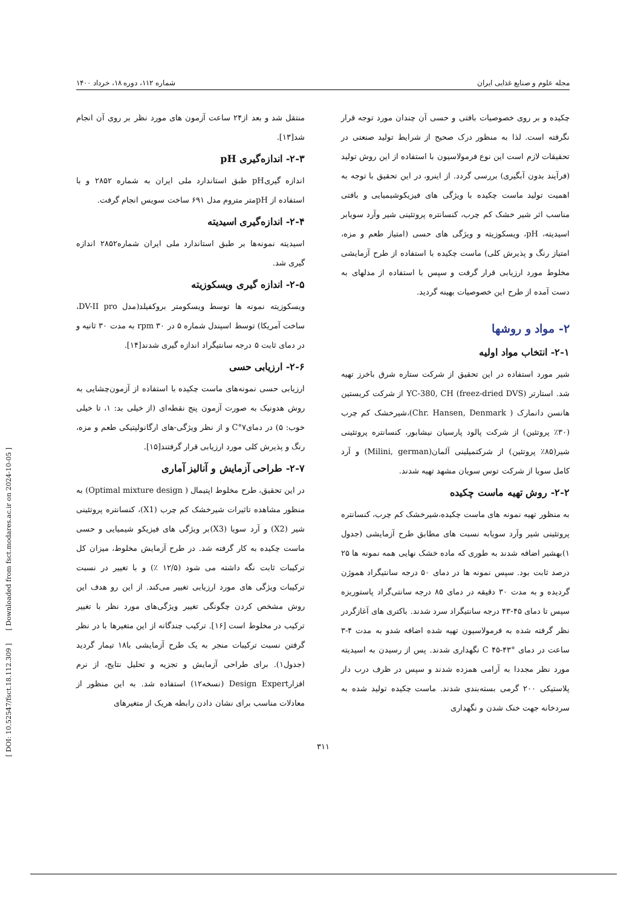مجله علوم و صنایع غذایی ایران شماره ۱۱۲، دوره ۱۸، خرداد ۱۴۰۰
چکیده و بر روی خصوصیات بافتی و حسی آن چندان مورد توجه قرار نگرفته است. لذا به منظور درک صحیح از شرایط تولید صنعتی در تحقیقات لازم است این نوع فرمولاسیون با استفاده از این روش تولید (فرآیند بدون آبگیری) بررسی گردد. از اینرو، در این تحقیق با توجه به اهمیت تولید ماست چکیده با ویژگی های فیزیکوشیمیایی و بافتی مناسب اثر شیر خشک کم چرب، کنسانتره پروتئینی شیر وآرد سویابر اسیدیته، pH، ویسکوزیته و ویژگی های حسی (امتیاز طعم و مزه، امتیاز رنگ و پذیرش کلی) ماست چکیده با استفاده از طرح آزمایشی مخلوط مورد ارزیابی قرار گرفت و سپس با استفاده از مدلهای به دست آمده از طرح این خصوصیات بهینه گردید.
۲- مواد و روشها
۲-۱- انتخاب مواد اولیه
شیر مورد استفاده در این تحقیق از شرکت ستاره شرق باخرز تهیه شد. استارتر (freez-dried DVS) YC-380, CH از شرکت کریستین هانسن دانمارک ( Chr. Hansen, Denmark)،شیرخشک کم چرب (۳۰٪ پروتئین) از شرکت پالود پارسیان نیشابور، کنسانتره پروتئینی شیر(۸۵٪ پروتئین) از شرکتمیلینی آلمان(Milini, german) و آرد کامل سویا از شرکت توس سویان مشهد تهیه شدند.
۲-۲- روش تهیه ماست چکیده
به منظور تهیه نمونه های ماست چکیده،شیرخشک کم چرب، کنسانتره پروتئینی شیر وآرد سویابه نسبت های مطابق طرح آزمایشی (جدول ۱)بهشیر اضافه شدند به طوری که ماده خشک نهایی همه نمونه ها ۲۵ درصد ثابت بود. سپس نمونه ها در دمای ۵۰ درجه سانتیگراد هموژن گردیده و به مدت ۳۰ دقیقه در دمای ۸۵ درجه سانتی‌گراد پاستوریزه سپس تا دمای ۴۵-۴۳ درجه سانتیگراد سرد شدند. باکتری های آغازگردر نظر گرفته شده به فرمولاسیون تهیه شده اضافه شدو به مدت ۴-۳ ساعت در دمای °C ۴۵-۴۳ نگهداری شدند. پس از رسیدن به اسیدیته مورد نظر مجددا به آرامی همزده شدند و سپس در ظرف درب دار پلاستیکی ۲۰۰ گرمی بسته‌بندی شدند. ماست چکیده تولید شده به سردخانه جهت خنک شدن و نگهداری
منتقل شد و بعد از۲۴ ساعت آزمون های مورد نظر بر روی آن انجام شد[۱۳].
۲-۳- اندازه‌گیری pH
اندازه گیریpH طبق استاندارد ملی ایران به شماره ۲۸۵۲ و با استفاده از pHمتر متروم مدل ۶۹۱ ساخت سویس انجام گرفت.
۲-۴- اندازه‌گیری اسیدیته
اسیدیته نمونه‌ها بر طبق استاندارد ملی ایران شماره۲۸۵۲ اندازه گیری شد.
۲-۵- اندازه گیری ویسکوزیته
ویسکوزیته نمونه ها توسط ویسکومتر بروکفیلد(مدل DV-II pro، ساخت آمریکا) توسط اسپندل شماره ۵ در rpm ۳۰ به مدت ۳۰ ثانیه و در دمای ثابت ۵ درجه سانتیگراد اندازه گیری شدند[۱۴].
۲-۶- ارزیابی حسی
ارزیابی حسی نمونه‌های ماست چکیده با استفاده از آزمون‌چشایی به روش هدونیک به صورت آزمون پنج نقطه‌ای (از خیلی بد: ۱، تا خیلی خوب: ۵) در دمای۷°C و از نظر ویژگی-های ارگانولپتیکی طعم و مزه، رنگ و پذیرش کلی مورد ارزیابی قرار گرفتند[۱۵].
۲-۷- طراحی آزمایش و آنالیز آماری
در این تحقیق، طرح مخلوط اپتیمال ( Optimal mixture design) به منظور مشاهده تاثیرات شیرخشک کم چرب (X1)، کنسانتره پروتئینی شیر (X2) و آرد سویا (X3)بر ویژگی های فیزیکو شیمیایی و حسی ماست چکیده به کار گرفته شد. در طرح آزمایش مخلوط، میزان کل ترکیبات ثابت نگه داشته می شود (۱۲/۵ ٪) و با تغییر در نسبت ترکیبات ویژگی های مورد ارزیابی تغییر می‌کند. از این رو هدف این روش مشخص کردن چگونگی تغییر ویژگی‌های مورد نظر با تغییر ترکیب در مخلوط است [۱۶]. ترکیب چندگانه از این متغیرها با در نظر گرفتن نسبت ترکیبات منجر به یک طرح آزمایشی با۱۸ تیمار گردید (جدول۱). برای طراحی آزمایش و تجزیه و تحلیل نتایج، از نرم افزارDesign Expert (نسخه۱۲) استفاده شد. به این منظور از معادلات مناسب برای نشان دادن رابطه هریک از متغیرهای
۳۱۱
[ DOI: 10.52547/fsct.18.112.309 ] [ Downloaded from fsct.modares.ac.ir on 2024-10-05 ]